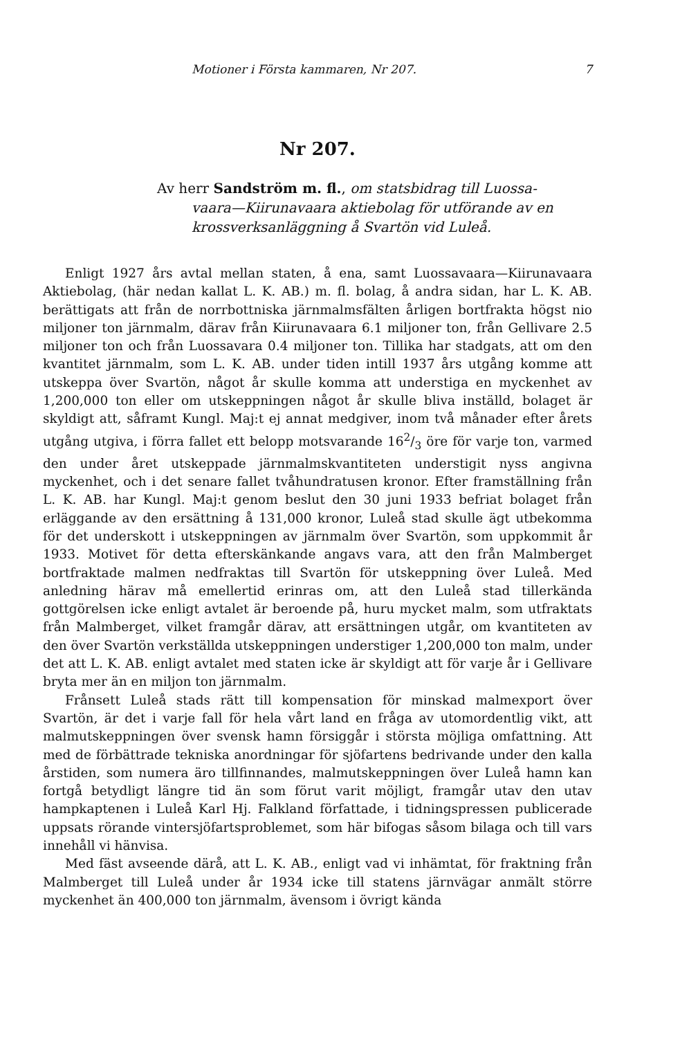Motioner i Första kammaren, Nr 207. 7
Nr 207.
Av herr Sandström m. fl., om statsbidrag till Luossa-
vaara—Kiirunavaara aktiebolag för utförande av en krossverksanläggning å Svartön vid Luleå.
Enligt 1927 års avtal mellan staten, å ena, samt Luossavaara—Kiirunavaara Aktiebolag, (här nedan kallat L. K. AB.) m. fl. bolag, å andra sidan, har L. K. AB. berättigats att från de norrbottniska järnmalmsfälten årligen bortfrakta högst nio miljoner ton järnmalm, därav från Kiirunavaara 6.1 miljoner ton, från Gellivare 2.5 miljoner ton och från Luossavara 0.4 miljoner ton. Tillika har stadgats, att om den kvantitet järnmalm, som L. K. AB. under tiden intill 1937 års utgång komme att utskeppa över Svartön, något år skulle komma att understiga en myckenhet av 1,200,000 ton eller om utskeppningen något år skulle bliva inställd, bolaget är skyldigt att, såframt Kungl. Maj:t ej annat medgiver, inom två månader efter årets utgång utgiva, i förra fallet ett belopp motsvarande 162/3 öre för varje ton, varmed den under året utskeppade järnmalmskvantiteten understigit nyss angivna myckenhet, och i det senare fallet tvåhundratusen kronor. Efter framställning från L. K. AB. har Kungl. Maj:t genom beslut den 30 juni 1933 befriat bolaget från erläggande av den ersättning å 131,000 kronor, Luleå stad skulle ägt utbekomma för det underskott i utskeppningen av järnmalm över Svartön, som uppkommit år 1933. Motivet för detta efterskänkande angavs vara, att den från Malmberget bortfraktade malmen nedfraktas till Svartön för utskeppning över Luleå. Med anledning härav må emellertid erinras om, att den Luleå stad tillerkända gottgörelsen icke enligt avtalet är beroende på, huru mycket malm, som utfraktats från Malmberget, vilket framgår därav, att ersättningen utgår, om kvantiteten av den över Svartön verkställda utskeppningen understiger 1,200,000 ton malm, under det att L. K. AB. enligt avtalet med staten icke är skyldigt att för varje år i Gellivare bryta mer än en miljon ton järnmalm.
Frånsett Luleå stads rätt till kompensation för minskad malmexport över Svartön, är det i varje fall för hela vårt land en fråga av utomordentlig vikt, att malmutskeppningen över svensk hamn försiggår i största möjliga omfattning. Att med de förbättrade tekniska anordningar för sjöfartens bedrivande under den kalla årstiden, som numera äro tillfinnandes, malmutskeppningen över Luleå hamn kan fortgå betydligt längre tid än som förut varit möjligt, framgår utav den utav hampkaptenen i Luleå Karl Hj. Falkland författade, i tidningspressen publicerade uppsats rörande vintersjöfartsproblemet, som här bifogas såsom bilaga och till vars innehåll vi hänvisa.
Med fäst avseende därå, att L. K. AB., enligt vad vi inhämtat, för fraktning från Malmberget till Luleå under år 1934 icke till statens järnvägar anmält större myckenhet än 400,000 ton järnmalm, ävensom i övrigt kända